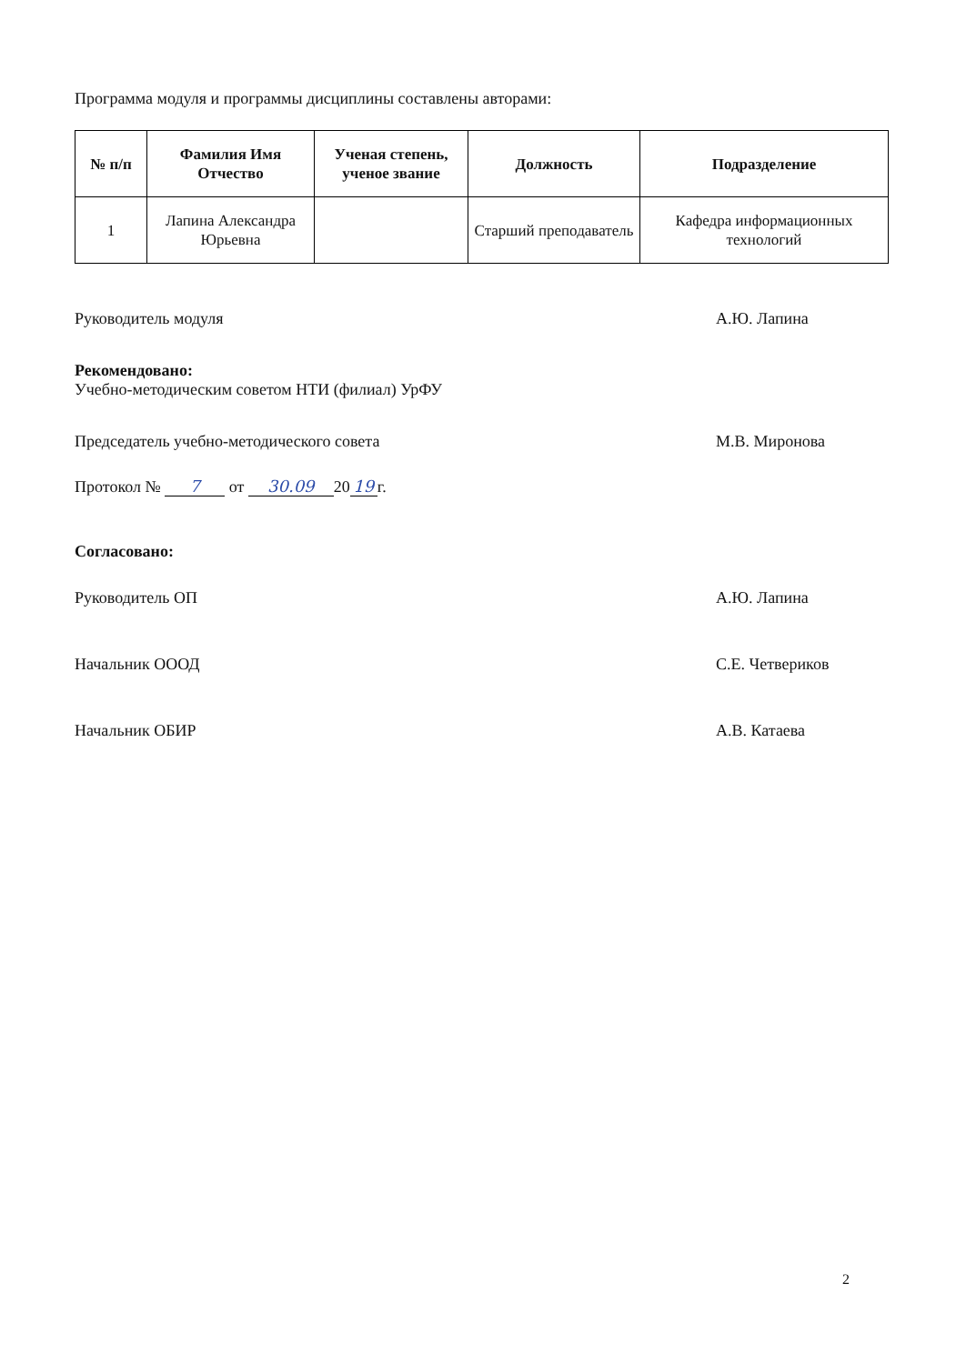Программа модуля и программы дисциплины составлены авторами:
| № п/п | Фамилия Имя Отчество | Ученая степень, ученое звание | Должность | Подразделение |
| --- | --- | --- | --- | --- |
| 1 | Лапина Александра Юрьевна | | Старший преподаватель | Кафедра информационных технологий |
Руководитель модуля А.Ю. Лапина
Рекомендовано:
Учебно-методическим советом НТИ (филиал) УрФУ
Председатель учебно-методического совета М.В. Миронова
Протокол № 7 от 30.09 20 19 г.
Согласовано:
Руководитель ОП А.Ю. Лапина
Начальник ОООД С.Е. Четвериков
Начальник ОБИР А.В. Катаева
2